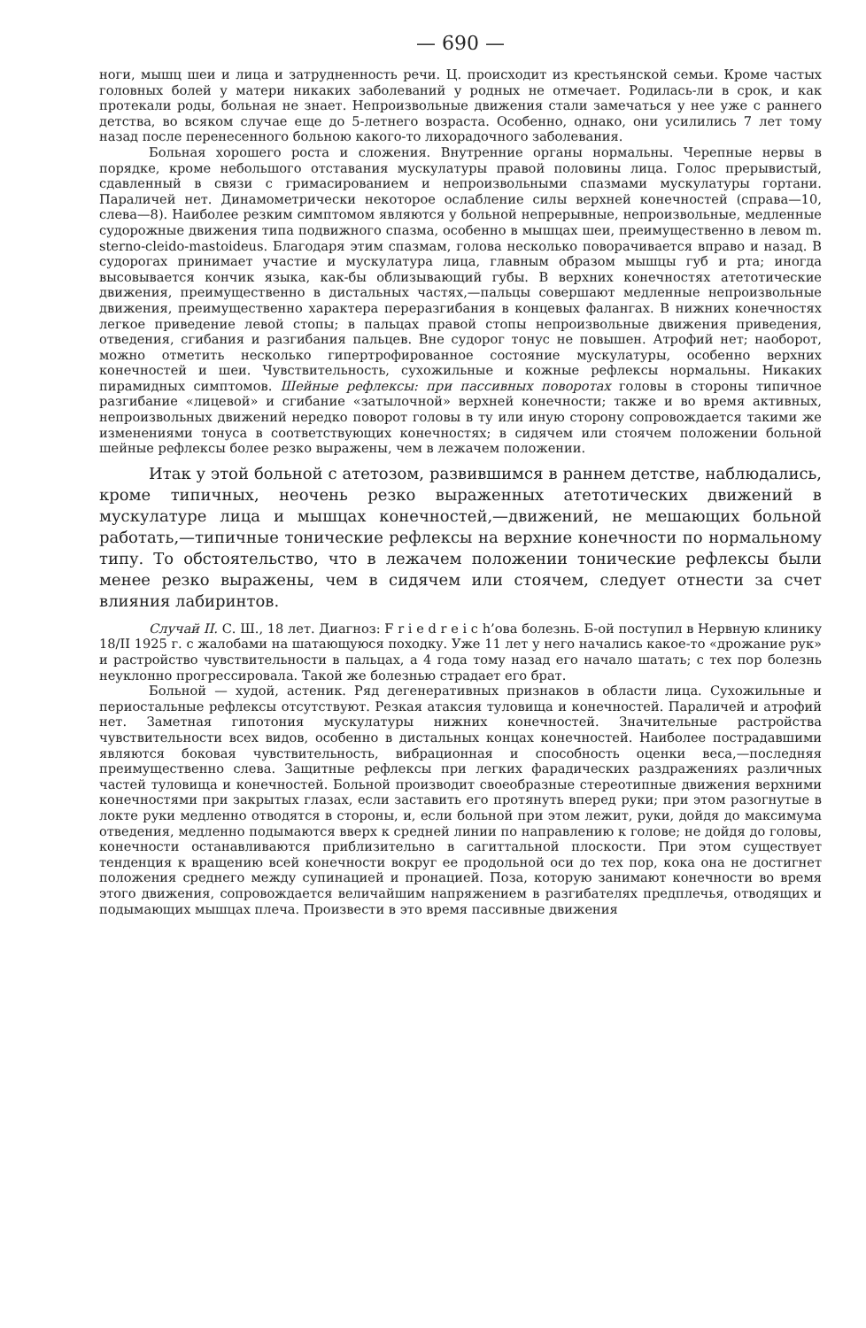— 690 —
ноги, мышц шеи и лица и затрудненность речи. Ц. происходит из крестьянской семьи. Кроме частых головных болей у матери никаких заболеваний у родных не отмечает. Родилась-ли в срок, и как протекали роды, больная не знает. Непроизвольные движения стали замечаться у нее уже с раннего детства, во всяком случае еще до 5-летнего возраста. Особенно, однако, они усилились 7 лет тому назад после перенесенного больною какого-то лихорадочного заболевания.
Больная хорошего роста и сложения. Внутренние органы нормальны. Черепные нервы в порядке, кроме небольшого отставания мускулатуры правой половины лица. Голос прерывистый, сдавленный в связи с гримасированием и непроизвольными спазмами мускулатуры гортани. Параличей нет. Динамометрически некоторое ослабление силы верхней конечностей (справа—10, слева—8). Наиболее резким симптомом являются у больной непрерывные, непроизвольные, медленные судорожные движения типа подвижного спазма, особенно в мышцах шеи, преимущественно в левом m. sterno-cleido-mastoideus. Благодаря этим спазмам, голова несколько поворачивается вправо и назад. В судорогах принимает участие и мускулатура лица, главным образом мышцы губ и рта; иногда высовывается кончик языка, как-бы облизывающий губы. В верхних конечностях атетотические движения, преимущественно в дистальных частях,—пальцы совершают медленные непроизвольные движения, преимущественно характера переразгибания в концевых фалангах. В нижних конечностях легкое приведение левой стопы; в пальцах правой стопы непроизвольные движения приведения, отведения, сгибания и разгибания пальцев. Вне судорог тонус не повышен. Атрофий нет; наоборот, можно отметить несколько гипертрофированное состояние мускулатуры, особенно верхних конечностей и шеи. Чувствительность, сухожильные и кожные рефлексы нормальны. Никаких пирамидных симптомов. Шейные рефлексы: при пассивных поворотах головы в стороны типичное разгибание «лицевой» и сгибание «затылочной» верхней конечности; также и во время активных, непроизвольных движений нередко поворот головы в ту или иную сторону сопровождается такими же изменениями тонуса в соответствующих конечностях; в сидячем или стоячем положении больной шейные рефлексы более резко выражены, чем в лежачем положении.
Итак у этой больной с атетозом, развившимся в раннем детстве, наблюдались, кроме типичных, неочень резко выраженных атетотических движений в мускулатуре лица и мышцах конечностей,—движений, не мешающих больной работать,—типичные тонические рефлексы на верхние конечности по нормальному типу. То обстоятельство, что в лежачем положении тонические рефлексы были менее резко выражены, чем в сидячем или стоячем, следует отнести за счет влияния лабиринтов.
Случай II. С. Ш., 18 лет. Диагноз: F r i e d r e i c h’ова болезнь. Б-ой поступил в Нервную клинику 18/II 1925 г. с жалобами на шатающуюся походку. Уже 11 лет у него начались какое-то «дрожание рук» и растройство чувствительности в пальцах, а 4 года тому назад его начало шатать; с тех пор болезнь неуклонно прогрессировала. Такой же болезнью страдает его брат.
Больной — худой, астеник. Ряд дегенеративных признаков в области лица. Сухожильные и периостальные рефлексы отсутствуют. Резкая атаксия туловища и конечностей. Параличей и атрофий нет. Заметная гипотония мускулатуры нижних конечностей. Значительные растройства чувствительности всех видов, особенно в дистальных концах конечностей. Наиболее пострадавшими являются боковая чувствительность, вибрационная и способность оценки веса,—последняя преимущественно слева. Защитные рефлексы при легких фарадических раздражениях различных частей туловища и конечностей. Больной производит своеобразные стереотипные движения верхними конечностями при закрытых глазах, если заставить его протянуть вперед руки; при этом разогнутые в локте руки медленно отводятся в стороны, и, если больной при этом лежит, руки, дойдя до максимума отведения, медленно подымаются вверх к средней линии по направлению к голове; не дойдя до головы, конечности останавливаются приблизительно в сагиттальной плоскости. При этом существует тенденция к вращению всей конечности вокруг ее продольной оси до тех пор, кока она не достигнет положения среднего между супинацией и пронацией. Поза, которую занимают конечности во время этого движения, сопровождается величайшим напряжением в разгибателях предплечья, отводящих и подымающих мышцах плеча. Произвести в это время пассивные движения